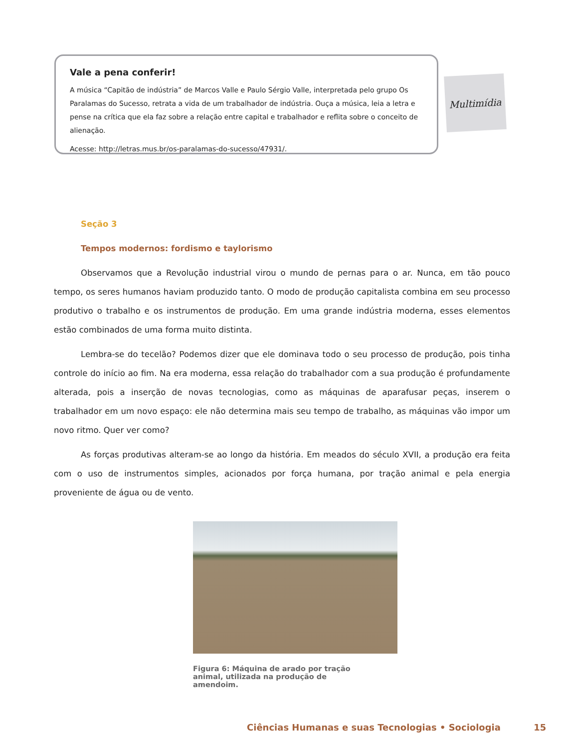Vale a pena conferir!
A música “Capitão de indústria” de Marcos Valle e Paulo Sérgio Valle, interpretada pelo grupo Os Paralamas do Sucesso, retrata a vida de um trabalhador de indústria. Ouça a música, leia a letra e pense na crítica que ela faz sobre a relação entre capital e trabalhador e reflita sobre o conceito de alienação.
Acesse: http://letras.mus.br/os-paralamas-do-sucesso/47931/.
Multimídia
Seção 3
Tempos modernos: fordismo e taylorismo
Observamos que a Revolução industrial virou o mundo de pernas para o ar. Nunca, em tão pouco tempo, os seres humanos haviam produzido tanto. O modo de produção capitalista combina em seu processo produtivo o trabalho e os instrumentos de produção. Em uma grande indústria moderna, esses elementos estão combinados de uma forma muito distinta.
Lembra-se do tecelão? Podemos dizer que ele dominava todo o seu processo de produção, pois tinha controle do início ao fim. Na era moderna, essa relação do trabalhador com a sua produção é profundamente alterada, pois a inserção de novas tecnologias, como as máquinas de aparafusar peças, inserem o trabalhador em um novo espaço: ele não determina mais seu tempo de trabalho, as máquinas vão impor um novo ritmo. Quer ver como?
As forças produtivas alteram-se ao longo da história. Em meados do século XVII, a produção era feita com o uso de instrumentos simples, acionados por força humana, por tração animal e pela energia proveniente de água ou de vento.
Figura 6: Máquina de arado por tração animal, utilizada na produção de amendoim.
Ciências Humanas e suas Tecnologias • Sociologia 15